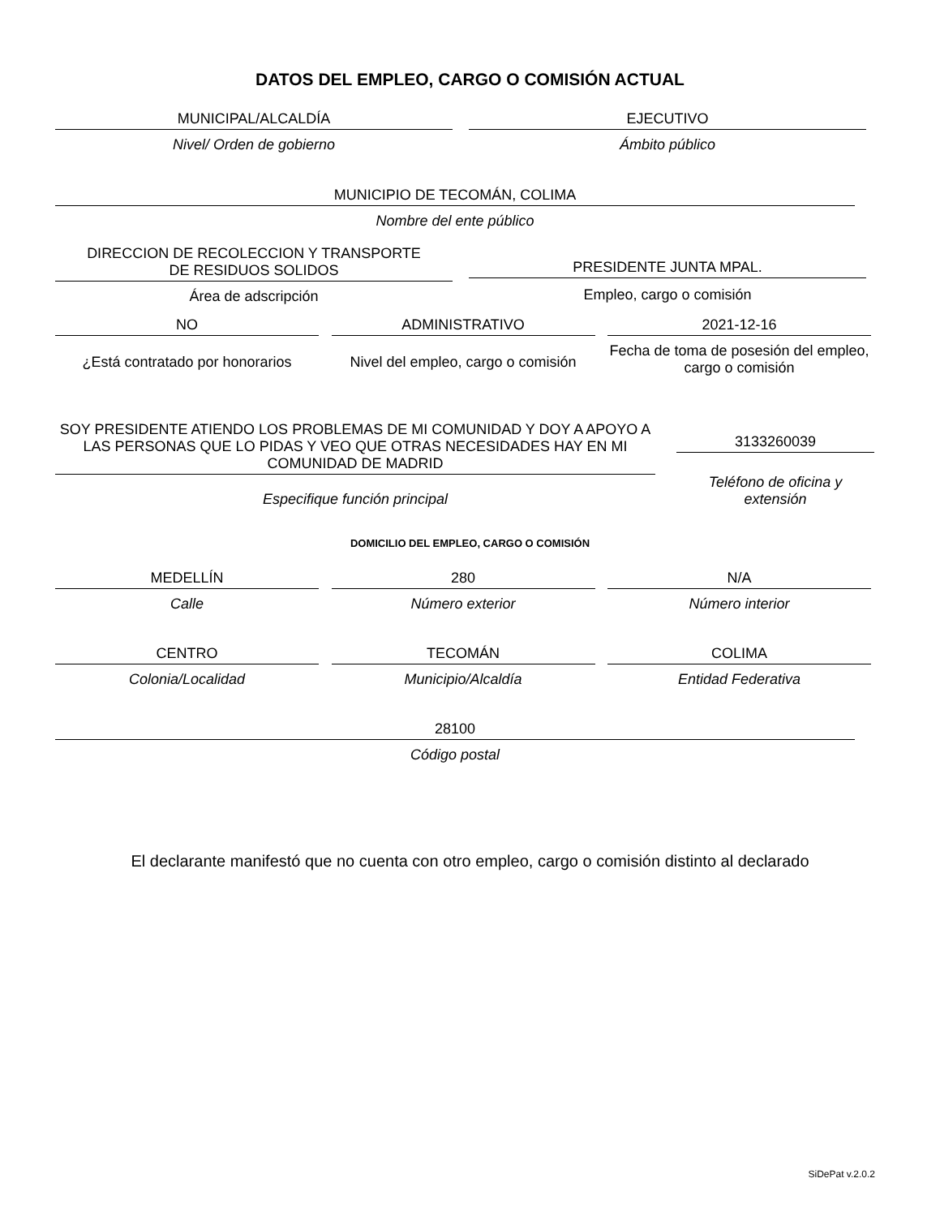DATOS DEL EMPLEO, CARGO O COMISIÓN ACTUAL
MUNICIPAL/ALCALDÍA
Nivel/ Orden de gobierno
EJECUTIVO
Ámbito público
MUNICIPIO DE TECOMÁN, COLIMA
Nombre del ente público
DIRECCION DE RECOLECCION Y TRANSPORTE
DE RESIDUOS SOLIDOS
Área de adscripción
PRESIDENTE JUNTA MPAL.
Empleo, cargo o comisión
NO
¿Está contratado por honorarios
ADMINISTRATIVO
Nivel del empleo, cargo o comisión
2021-12-16
Fecha de toma de posesión del empleo, cargo o comisión
SOY PRESIDENTE ATIENDO LOS PROBLEMAS DE MI COMUNIDAD Y DOY A APOYO A LAS PERSONAS QUE LO PIDAS Y VEO QUE OTRAS NECESIDADES HAY EN MI COMUNIDAD DE MADRID
Especifique función principal
3133260039
Teléfono de oficina y extensión
DOMICILIO DEL EMPLEO, CARGO O COMISIÓN
MEDELLÍN
Calle
280
Número exterior
N/A
Número interior
CENTRO
Colonia/Localidad
TECOMÁN
Municipio/Alcaldía
COLIMA
Entidad Federativa
28100
Código postal
El declarante manifestó que no cuenta con otro empleo, cargo o comisión distinto al declarado
SiDePat v.2.0.2